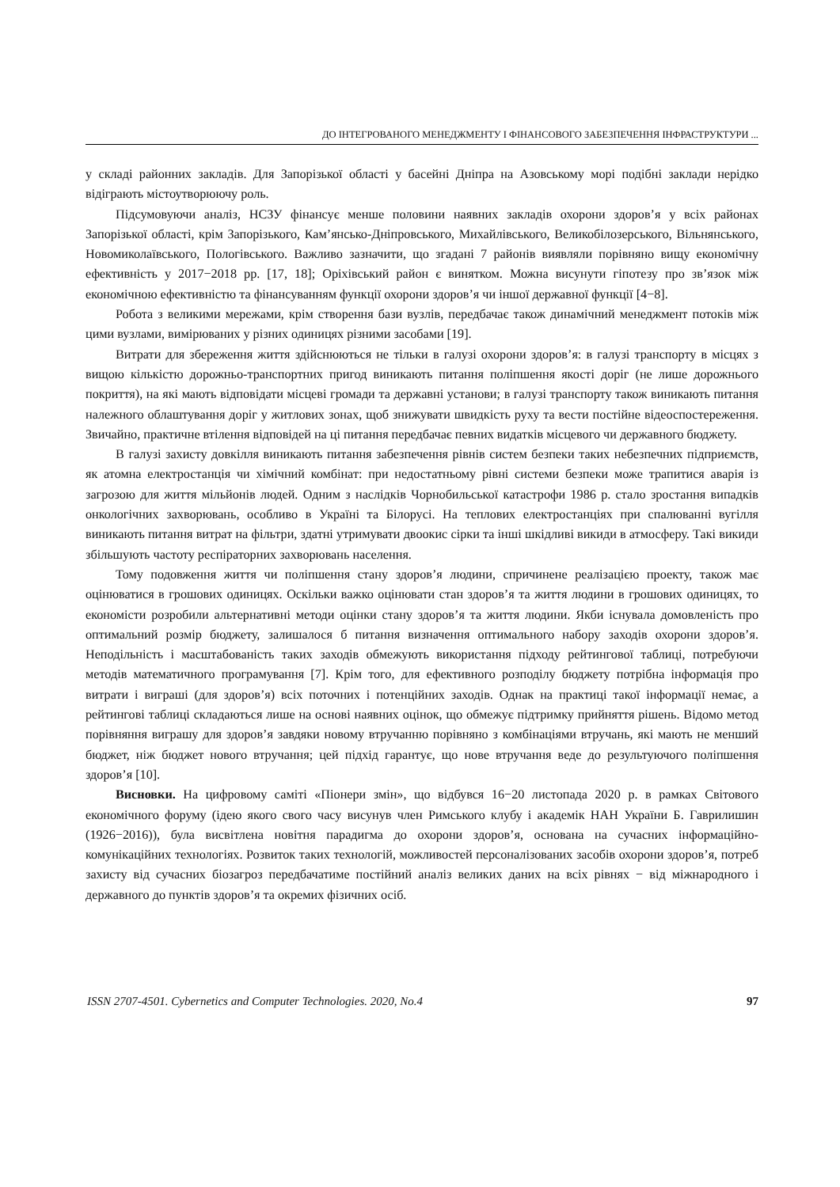ДО ІНТЕГРОВАНОГО МЕНЕДЖМЕНТУ І ФІНАНСОВОГО ЗАБЕЗПЕЧЕННЯ ІНФРАСТРУКТУРИ ...
у складі районних закладів. Для Запорізької області у басейні Дніпра на Азовському морі подібні заклади нерідко відіграють містоутворюючу роль.
Підсумовуючи аналіз, НСЗУ фінансує менше половини наявних закладів охорони здоров’я у всіх районах Запорізької області, крім Запорізького, Кам’янсько-Дніпровського, Михайлівського, Великобілозерського, Вільнянського, Новомиколаївського, Пологівського. Важливо зазначити, що згадані 7 районів виявляли порівняно вищу економічну ефективність у 2017−2018 рр. [17, 18]; Оріхівський район є винятком. Можна висунути гіпотезу про зв’язок між економічною ефективністю та фінансуванням функції охорони здоров’я чи іншої державної функції [4−8].
Робота з великими мережами, крім створення бази вузлів, передбачає також динамічний менеджмент потоків між цими вузлами, вимірюваних у різних одиницях різними засобами [19].
Витрати для збереження життя здійснюються не тільки в галузі охорони здоров’я: в галузі транспорту в місцях з вищою кількістю дорожньо-транспортних пригод виникають питання поліпшення якості доріг (не лише дорожнього покриття), на які мають відповідати місцеві громади та державні установи; в галузі транспорту також виникають питання належного облаштування доріг у житлових зонах, щоб знижувати швидкість руху та вести постійне відеоспостереження. Звичайно, практичне втілення відповідей на ці питання передбачає певних видатків місцевого чи державного бюджету.
В галузі захисту довкілля виникають питання забезпечення рівнів систем безпеки таких небезпечних підприємств, як атомна електростанція чи хімічний комбінат: при недостатньому рівні системи безпеки може трапитися аварія із загрозою для життя мільйонів людей. Одним з наслідків Чорнобильської катастрофи 1986 р. стало зростання випадків онкологічних захворювань, особливо в Україні та Білорусі. На теплових електростанціях при спалюванні вугілля виникають питання витрат на фільтри, здатні утримувати двоокис сірки та інші шкідливі викиди в атмосферу. Такі викиди збільшують частоту респіраторних захворювань населення.
Тому подовження життя чи поліпшення стану здоров’я людини, спричинене реалізацією проекту, також має оцінюватися в грошових одиницях. Оскільки важко оцінювати стан здоров’я та життя людини в грошових одиницях, то економісти розробили альтернативні методи оцінки стану здоров’я та життя людини. Якби існувала домовленість про оптимальний розмір бюджету, залишалося б питання визначення оптимального набору заходів охорони здоров’я. Неподільність і масштабованість таких заходів обмежують використання підходу рейтингової таблиці, потребуючи методів математичного програмування [7]. Крім того, для ефективного розподілу бюджету потрібна інформація про витрати і виграші (для здоров’я) всіх поточних і потенційних заходів. Однак на практиці такої інформації немає, а рейтингові таблиці складаються лише на основі наявних оцінок, що обмежує підтримку прийняття рішень. Відомо метод порівняння виграшу для здоров’я завдяки новому втручанню порівняно з комбінаціями втручань, які мають не менший бюджет, ніж бюджет нового втручання; цей підхід гарантує, що нове втручання веде до результуючого поліпшення здоров’я [10].
Висновки. На цифровому саміті «Піонери змін», що відбувся 16−20 листопада 2020 р. в рамках Світового економічного форуму (ідею якого свого часу висунув член Римського клубу і академік НАН України Б. Гаврилишин (1926−2016)), була висвітлена новітня парадигма до охорони здоров’я, основана на сучасних інформаційно-комунікаційних технологіях. Розвиток таких технологій, можливостей персоналізованих засобів охорони здоров’я, потреб захисту від сучасних біозагроз передбачатиме постійний аналіз великих даних на всіх рівнях − від міжнародного і державного до пунктів здоров’я та окремих фізичних осіб.
ISSN 2707-4501. Cybernetics and Computer Technologies. 2020, No.4 97